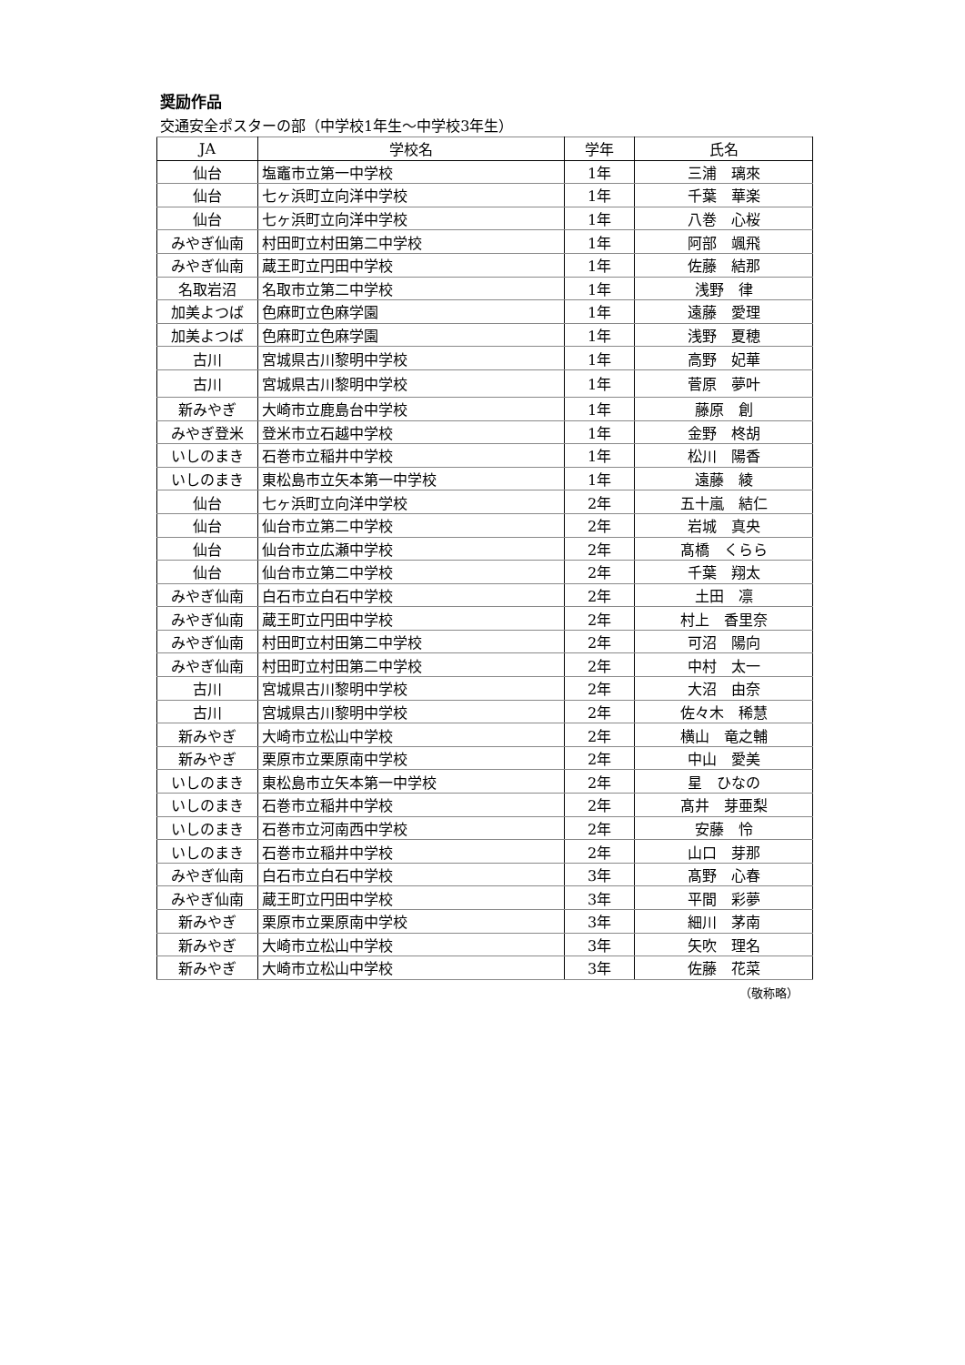奨励作品
交通安全ポスターの部（中学校1年生～中学校3年生）
| JA | 学校名 | 学年 | 氏名 |
| --- | --- | --- | --- |
| 仙台 | 塩竈市立第一中学校 | 1年 | 三浦 璃來 |
| 仙台 | 七ヶ浜町立向洋中学校 | 1年 | 千葉 華楽 |
| 仙台 | 七ヶ浜町立向洋中学校 | 1年 | 八巻 心桜 |
| みやぎ仙南 | 村田町立村田第二中学校 | 1年 | 阿部 颯飛 |
| みやぎ仙南 | 蔵王町立円田中学校 | 1年 | 佐藤 結那 |
| 名取岩沼 | 名取市立第二中学校 | 1年 | 浅野 律 |
| 加美よつば | 色麻町立色麻学園 | 1年 | 遠藤 愛理 |
| 加美よつば | 色麻町立色麻学園 | 1年 | 浅野 夏穂 |
| 古川 | 宮城県古川黎明中学校 | 1年 | 高野 妃華 |
| 古川 | 宮城県古川黎明中学校 | 1年 | 菅原 夢叶 |
| 新みやぎ | 大崎市立鹿島台中学校 | 1年 | 藤原 創 |
| みやぎ登米 | 登米市立石越中学校 | 1年 | 金野 柊胡 |
| いしのまき | 石巻市立稲井中学校 | 1年 | 松川 陽香 |
| いしのまき | 東松島市立矢本第一中学校 | 1年 | 遠藤 綾 |
| 仙台 | 七ヶ浜町立向洋中学校 | 2年 | 五十嵐 結仁 |
| 仙台 | 仙台市立第二中学校 | 2年 | 岩城 真央 |
| 仙台 | 仙台市立広瀬中学校 | 2年 | 髙橋 くらら |
| 仙台 | 仙台市立第二中学校 | 2年 | 千葉 翔太 |
| みやぎ仙南 | 白石市立白石中学校 | 2年 | 土田 凛 |
| みやぎ仙南 | 蔵王町立円田中学校 | 2年 | 村上 香里奈 |
| みやぎ仙南 | 村田町立村田第二中学校 | 2年 | 可沼 陽向 |
| みやぎ仙南 | 村田町立村田第二中学校 | 2年 | 中村 太一 |
| 古川 | 宮城県古川黎明中学校 | 2年 | 大沼 由奈 |
| 古川 | 宮城県古川黎明中学校 | 2年 | 佐々木 稀慧 |
| 新みやぎ | 大崎市立松山中学校 | 2年 | 横山 竜之輔 |
| 新みやぎ | 栗原市立栗原南中学校 | 2年 | 中山 愛美 |
| いしのまき | 東松島市立矢本第一中学校 | 2年 | 星 ひなの |
| いしのまき | 石巻市立稲井中学校 | 2年 | 髙井 芽亜梨 |
| いしのまき | 石巻市立河南西中学校 | 2年 | 安藤 怜 |
| いしのまき | 石巻市立稲井中学校 | 2年 | 山口 芽那 |
| みやぎ仙南 | 白石市立白石中学校 | 3年 | 髙野 心春 |
| みやぎ仙南 | 蔵王町立円田中学校 | 3年 | 平間 彩夢 |
| 新みやぎ | 栗原市立栗原南中学校 | 3年 | 細川 茅南 |
| 新みやぎ | 大崎市立松山中学校 | 3年 | 矢吹 理名 |
| 新みやぎ | 大崎市立松山中学校 | 3年 | 佐藤 花菜 |
（敬称略）